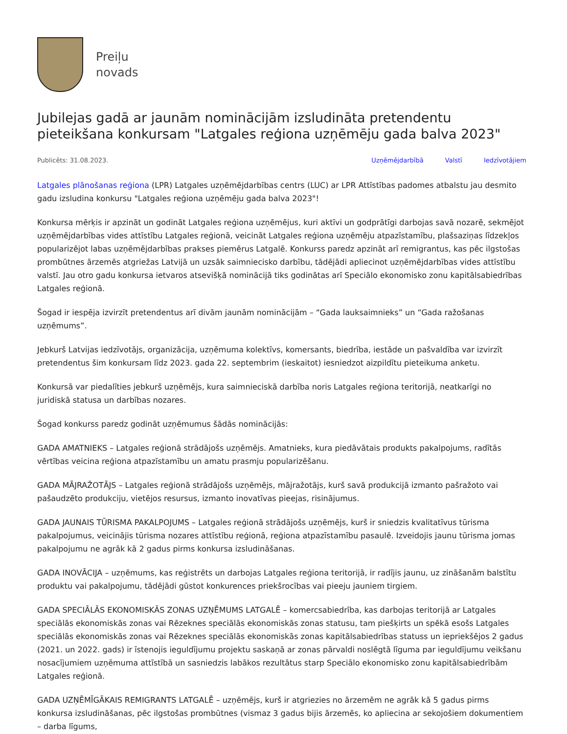Preiļu
novads
Jubilejas gadā ar jaunām nomināciјām izsludināta pretendentu pieteikšana konkursam "Latgales reģiona uzņēmēju gada balva 2023"
Publicēts: 31.08.2023. Uzņēmējdarbībā Valstī Iedzīvotājiem
Latgales plānošanas reģiona (LPR) Latgales uzņēmējdarbības centrs (LUC) ar LPR Attīstības padomes atbalstu jau desmito gadu izsludina konkursu "Latgales reģiona uzņēmēju gada balva 2023"!
Konkursa mērķis ir apzināt un godināt Latgales reģiona uzņēmējus, kuri aktīvi un godprātīgi darbojas savā nozarē, sekmējot uzņēmējdarbības vides attīstību Latgales reģionā, veicināt Latgales reģiona uzņēmēju atpazīstamību, plašsaziņas līdzekļos popularizējot labas uzņēmējdarbības prakses piemērus Latgalē. Konkurss paredz apzināt arī remigrantus, kas pēc ilgstošas prombūtnes ārzemēs atgriežas Latvijā un uzsāk saimniecisko darbību, tādējādi apliecinot uzņēmējdarbības vides attīstību valstī. Jau otro gadu konkursa ietvaros atsevišķā nominācijā tiks godinātas arī Speciālo ekonomisko zonu kapitālsabiedrības Latgales reģionā.
Šogad ir iespēja izvirzīt pretendentus arī divām jaunām nominācijām – “Gada lauksaimnieks” un “Gada ražošanas uzņēmums”.
Jebkurš Latvijas iedzīvotājs, organizācija, uzņēmuma kolektīvs, komersants, biedrība, iestāde un pašvaldība var izvirzīt pretendentus šim konkursam līdz 2023. gada 22. septembrim (ieskaitot) iesniedzot aizpildītu pieteikuma anketu.
Konkursā var piedalīties jebkurš uzņēmējs, kura saimnieciskā darbība noris Latgales reģiona teritorijā, neatkarīgi no juridiskā statusa un darbības nozares.
Šogad konkurss paredz godināt uzņēmumus šādās nominācijās:
GADA AMATNIEKS – Latgales reģionā strādājošs uzņēmējs. Amatnieks, kura piedāvātais produkts pakalpojums, radītās vērtības veicina reģiona atpazīstamību un amatu prasmju popularizēšanu.
GADA MĀJRAŽOTĀJS – Latgales reģionā strādājošs uzņēmējs, mājražotājs, kurš savā produkcijā izmanto pašražoto vai pašaudzēto produkciju, vietējos resursus, izmanto inovatīvas pieejas, risinājumus.
GADA JAUNAIS TŪRISMA PAKALPOJUMS – Latgales reģionā strādājošs uzņēmējs, kurš ir sniedzis kvalitatīvus tūrisma pakalpojumus, veicinājis tūrisma nozares attīstību reģionā, reģiona atpazīstamību pasaulē. Izveidojis jaunu tūrisma jomas pakalpojumu ne agrāk kā 2 gadus pirms konkursa izsludināšanas.
GADA INOVĀCIJA – uzņēmums, kas reģistrēts un darbojas Latgales reģiona teritorijā, ir radījis jaunu, uz zināšanām balstītu produktu vai pakalpojumu, tādējādi gūstot konkurences priekšrocības vai pieeju jauniem tirgiem.
GADA SPECIĀLĀS EKONOMISKĀS ZONAS UZŅĒMUMS LATGALĒ – komercsabiedrība, kas darbojas teritorijā ar Latgales speciālās ekonomiskās zonas vai Rēzeknes speciālās ekonomiskās zonas statusu, tam piešķirts un spēkā esošs Latgales speciālās ekonomiskās zonas vai Rēzeknes speciālās ekonomiskās zonas kapitālsabiedrības statuss un iepriekšējos 2 gadus (2021. un 2022. gads) ir īstenojis ieguldījumu projektu saskaņā ar zonas pārvaldi noslēgtā līguma par ieguldījumu veikšanu nosacījumiem uzņēmuma attīstībā un sasniedzis labākos rezultātus starp Speciālo ekonomisko zonu kapitālsabiedrībām Latgales reģionā.
GADA UZŅĒMĪGĀKAIS REMIGRANTS LATGALĒ – uzņēmējs, kurš ir atgriezies no ārzemēm ne agrāk kā 5 gadus pirms konkursa izsludināšanas, pēc ilgstošas prombūtnes (vismaz 3 gadus bijis ārzemēs, ko apliecina ar sekojošiem dokumentiem – darba līgums,